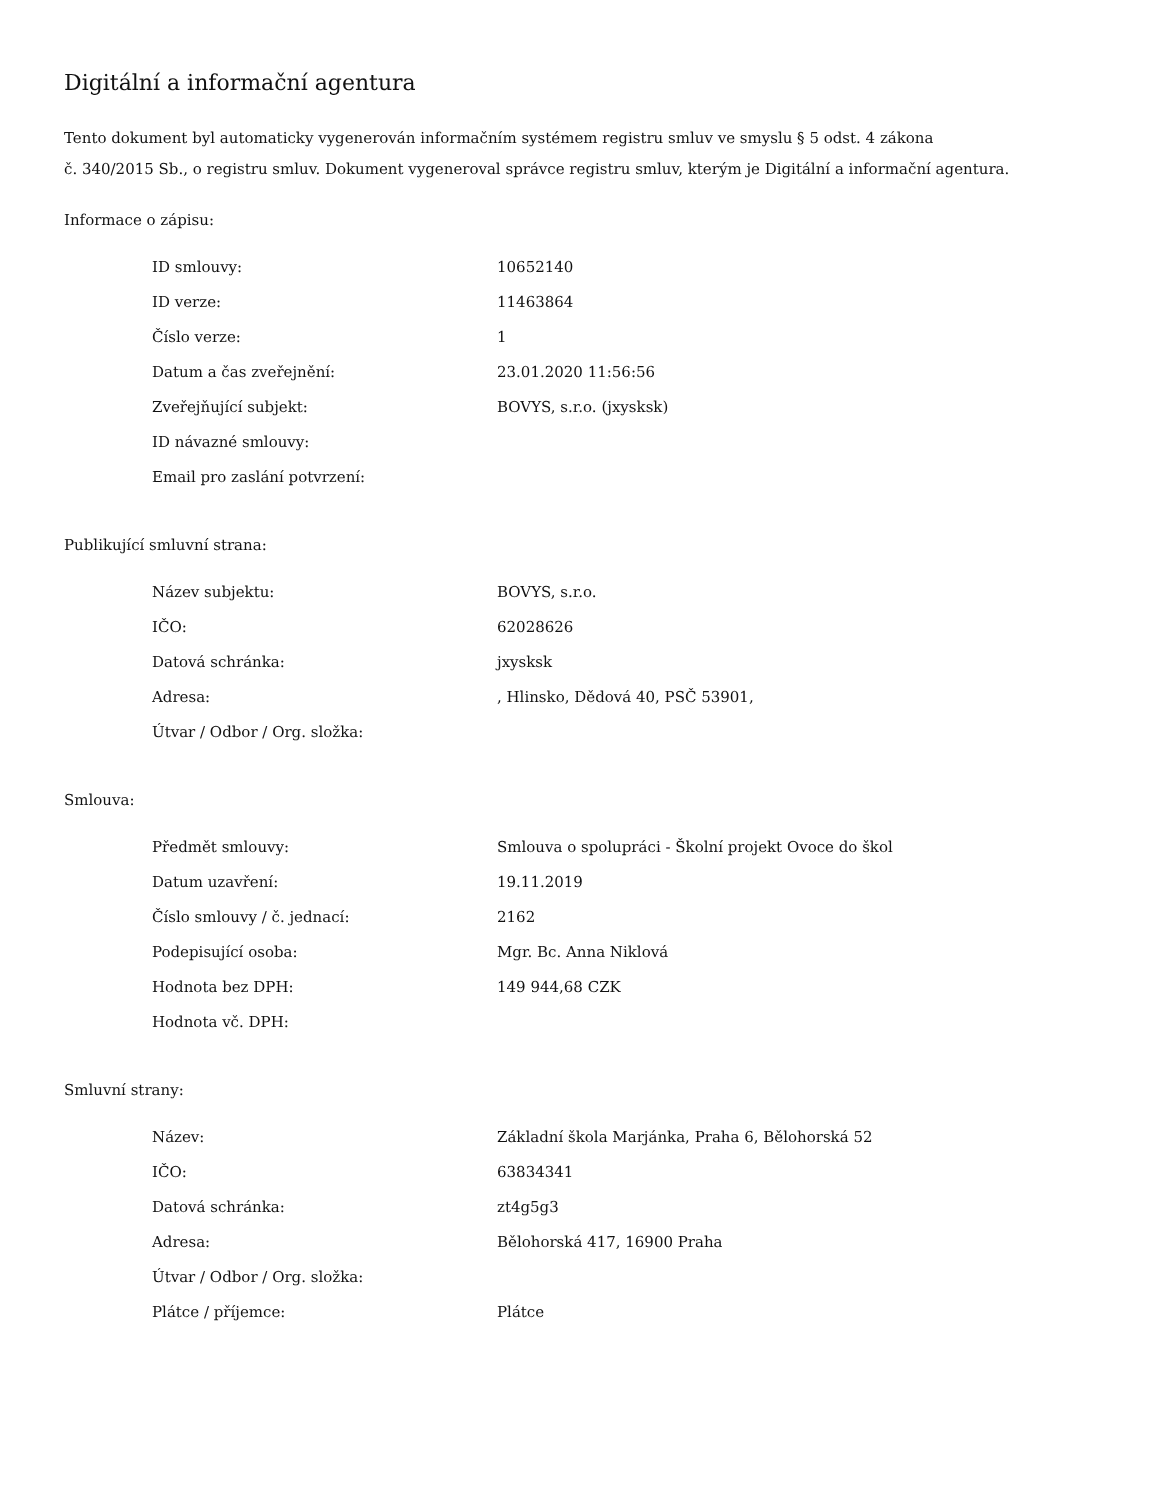Digitální a informační agentura
Tento dokument byl automaticky vygenerován informačním systémem registru smluv ve smyslu § 5 odst. 4 zákona
č. 340/2015 Sb., o registru smluv. Dokument vygeneroval správce registru smluv, kterým je Digitální a informační agentura.
Informace o zápisu:
| ID smlouvy: | 10652140 |
| ID verze: | 11463864 |
| Číslo verze: | 1 |
| Datum a čas zveřejnění: | 23.01.2020 11:56:56 |
| Zveřejňující subjekt: | BOVYS, s.r.o. (jxysksk) |
| ID návazné smlouvy: | |
| Email pro zaslání potvrzení: | |
Publikující smluvní strana:
| Název subjektu: | BOVYS, s.r.o. |
| IČO: | 62028626 |
| Datová schránka: | jxysksk |
| Adresa: | , Hlinsko, Dědová 40, PSČ 53901, |
| Útvar / Odbor / Org. složka: | |
Smlouva:
| Předmět smlouvy: | Smlouva o spolupráci - Školní projekt Ovoce do škol |
| Datum uzavření: | 19.11.2019 |
| Číslo smlouvy / č. jednací: | 2162 |
| Podepisující osoba: | Mgr. Bc. Anna Niklová |
| Hodnota bez DPH: | 149 944,68 CZK |
| Hodnota vč. DPH: | |
Smluvní strany:
| Název: | Základní škola Marjánka, Praha 6, Bělohorská 52 |
| IČO: | 63834341 |
| Datová schránka: | zt4g5g3 |
| Adresa: | Bělohorská 417, 16900 Praha |
| Útvar / Odbor / Org. složka: | |
| Plátce / příjemce: | Plátce |